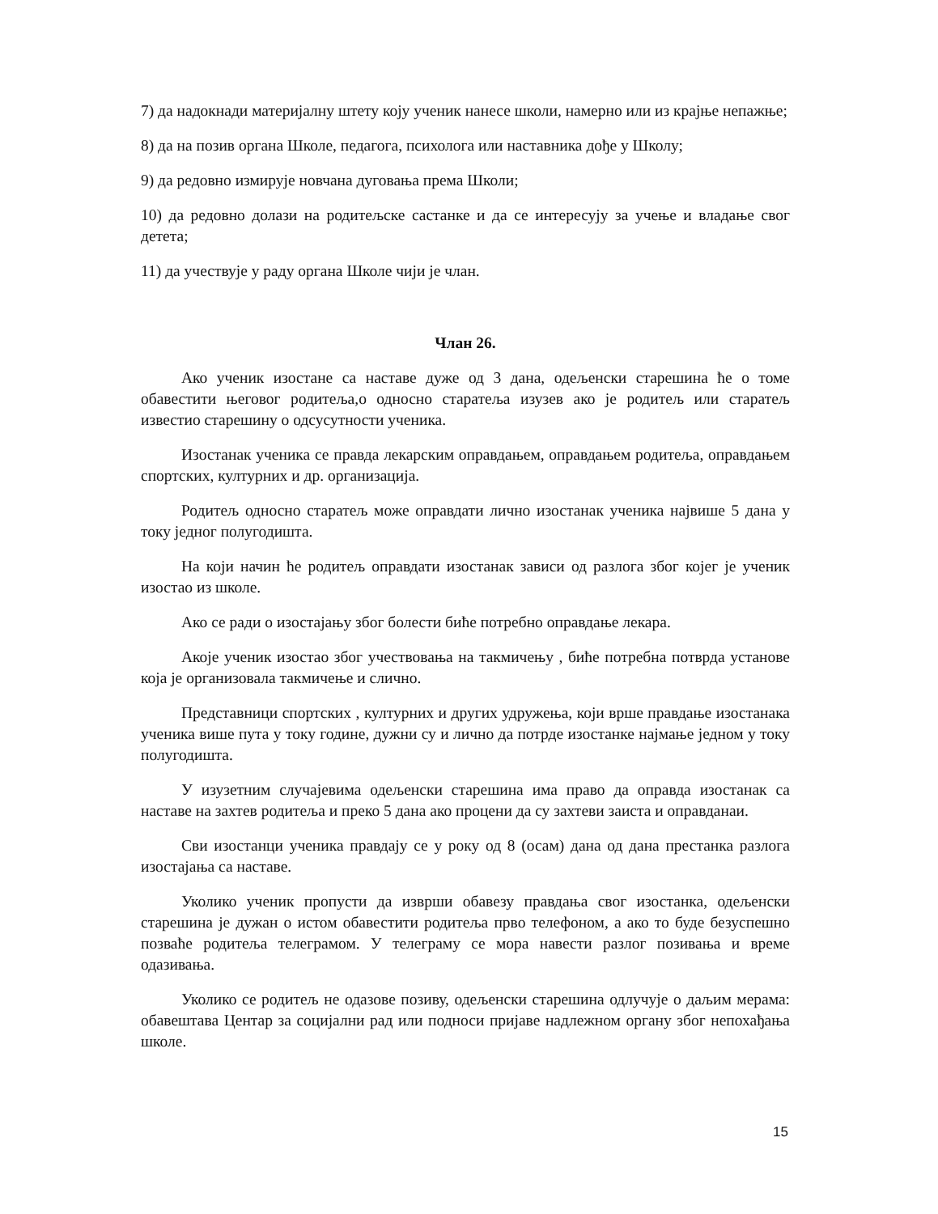7) да надокнади материјалну штету коју ученик нанесе школи, намерно или из крајње непажње;
8) да на позив органа Школе, педагога, психолога или наставника дође у Школу;
9) да редовно измирује новчана дуговања према Школи;
10) да редовно долази на родитељске састанке и да се интересују за учење и владање свог детета;
11) да учествује у раду органа Школе чији је члан.
Члан 26.
Ако ученик изостане са наставе дуже од 3 дана, одељенски старешина ће о томе обавестити његовог родитеља,о односно старатеља изузев ако је родитељ или старатељ известио старешину о одсусутности ученика.
Изостанак ученика се правда лекарским оправдањем, оправдањем родитеља, оправдањем спортских, културних и др. организација.
Родитељ односно старатељ може оправдати лично изостанак ученика највише 5 дана у току једног полугодишта.
На који начин ће родитељ оправдати изостанак зависи од разлога због којег је ученик изостао из школе.
Ако се ради о изостајању због болести биће потребно оправдање лекара.
Акоје ученик изостао због учествовања на такмичењу , биће потребна потврда установе која је организовала такмичење и слично.
Представници спортских , културних и других удружења, који врше правдање изостанака ученика више пута у току године, дужни су и лично да потрде изостанке најмање једном у току полугодишта.
У изузетним случајевима одељенски старешина има право да оправда изостанак са наставе на захтев родитеља и преко 5 дана ако процени да су захтеви заиста и оправданаи.
Сви изостанци ученика правдају се у року од 8 (осам) дана од дана престанка разлога изостајања са наставе.
Уколико ученик пропусти да изврши обавезу правдања свог изостанка, одељенски старешина је дужан о истом обавестити родитеља прво телефоном, а ако то буде безуспешно позваће родитеља телеграмом. У телеграму се мора навести разлог позивања и време одазивања.
Уколико се родитељ не одазове позиву, одељенски старешина одлучује о даљим мерама: обавештава Центар за социјални рад или подноси пријаве надлежном органу због непохађања школе.
15